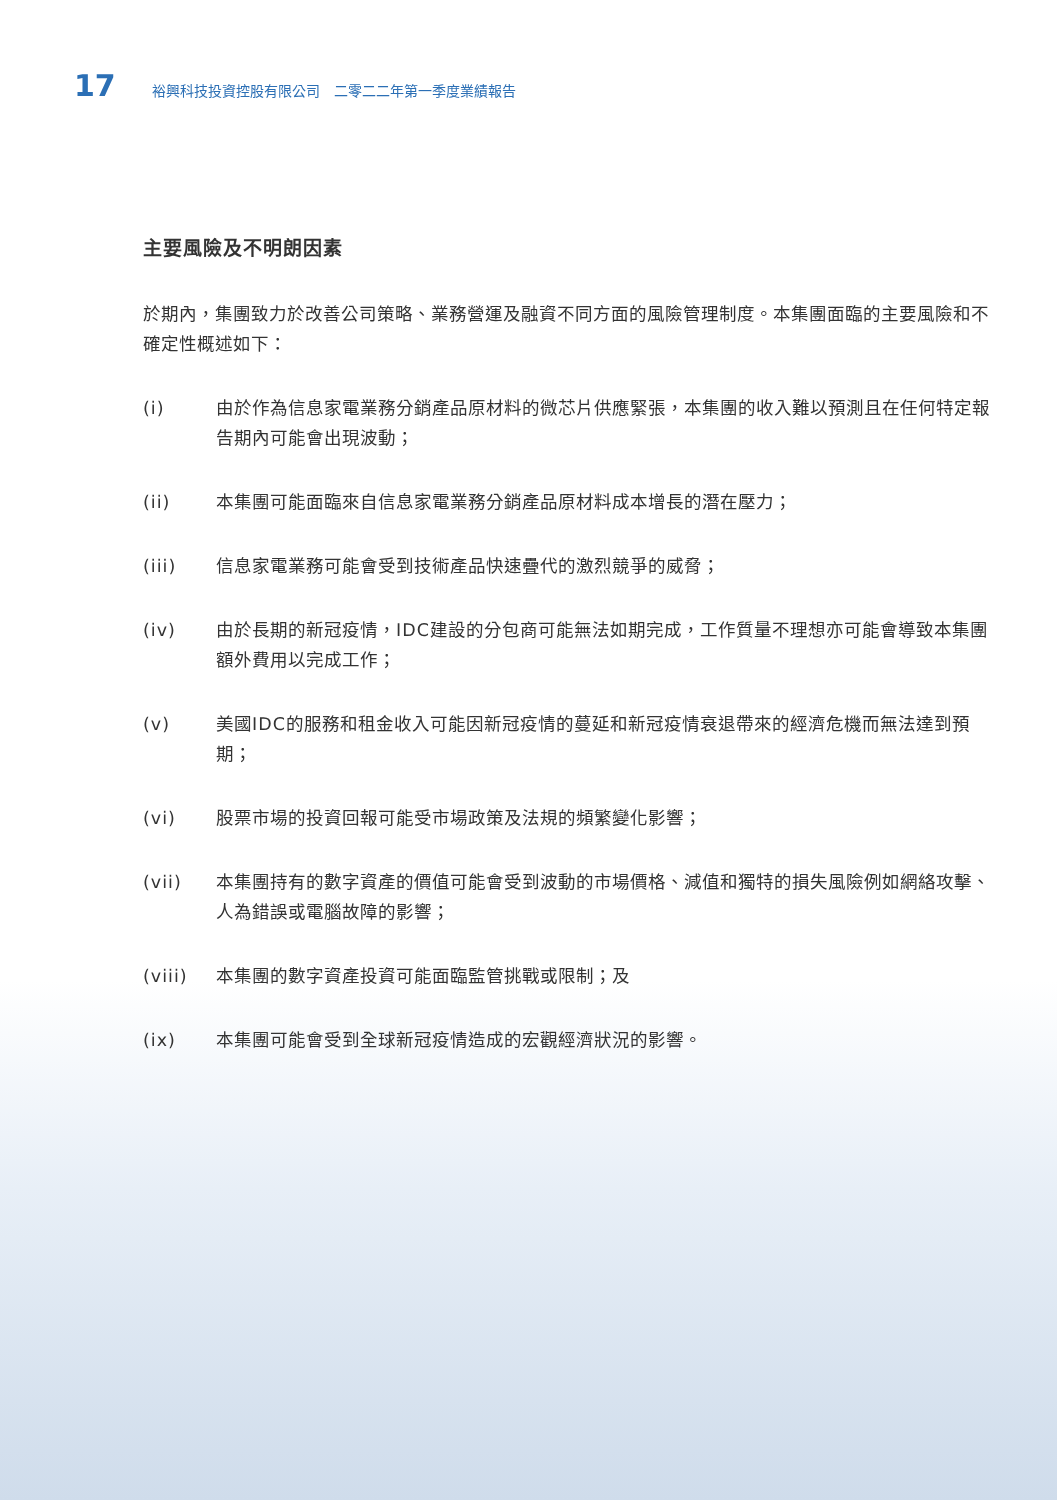17 裕興科技投資控股有限公司　二零二二年第一季度業績報告
主要風險及不明朗因素
於期內，集團致力於改善公司策略、業務營運及融資不同方面的風險管理制度。本集團面臨的主要風險和不確定性概述如下：
(i) 由於作為信息家電業務分銷產品原材料的微芯片供應緊張，本集團的收入難以預測且在任何特定報告期內可能會出現波動；
(ii) 本集團可能面臨來自信息家電業務分銷產品原材料成本增長的潛在壓力；
(iii) 信息家電業務可能會受到技術產品快速疊代的激烈競爭的威脅；
(iv) 由於長期的新冠疫情，IDC建設的分包商可能無法如期完成，工作質量不理想亦可能會導致本集團額外費用以完成工作；
(v) 美國IDC的服務和租金收入可能因新冠疫情的蔓延和新冠疫情衰退帶來的經濟危機而無法達到預期；
(vi) 股票市場的投資回報可能受市場政策及法規的頻繁變化影響；
(vii) 本集團持有的數字資產的價值可能會受到波動的市場價格、減值和獨特的損失風險例如網絡攻擊、人為錯誤或電腦故障的影響；
(viii) 本集團的數字資產投資可能面臨監管挑戰或限制；及
(ix) 本集團可能會受到全球新冠疫情造成的宏觀經濟狀況的影響。